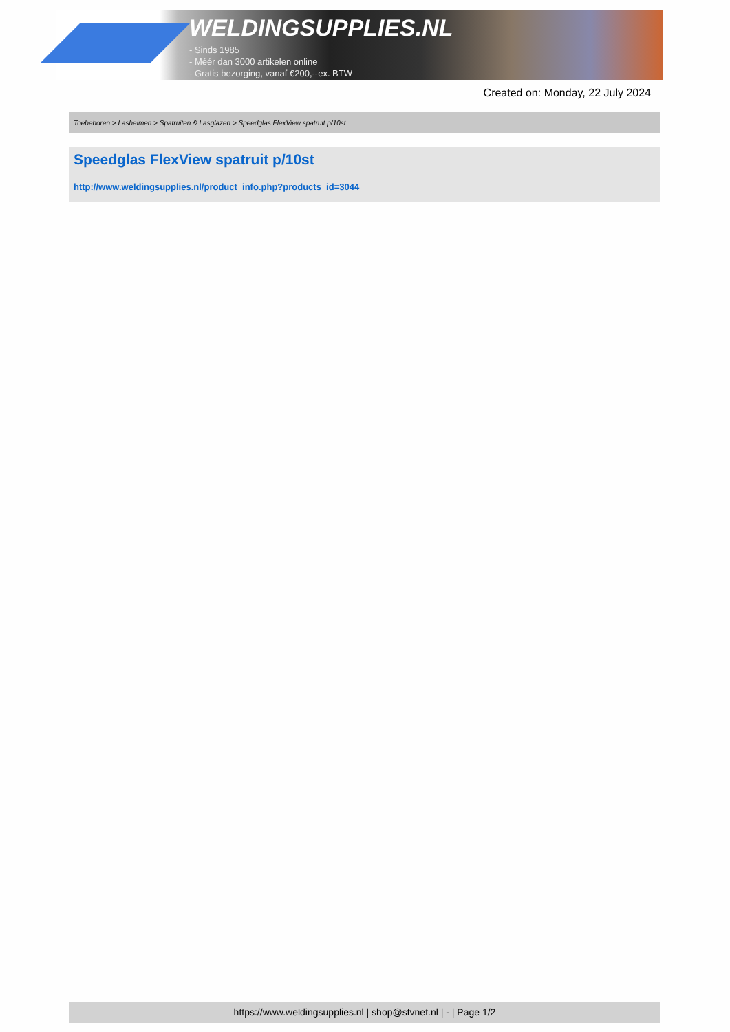WELDINGSUPPLIES.NL
- Sinds 1985
- Méér dan 3000 artikelen online
- Gratis bezorging, vanaf €200,--ex. BTW
Created on: Monday, 22 July 2024
Toebehoren > Lashelmen > Spatruiten & Lasglazen > Speedglas FlexView spatruit p/10st
Speedglas FlexView spatruit p/10st
http://www.weldingsupplies.nl/product_info.php?products_id=3044
https://www.weldingsupplies.nl | shop@stvnet.nl | - | Page 1/2